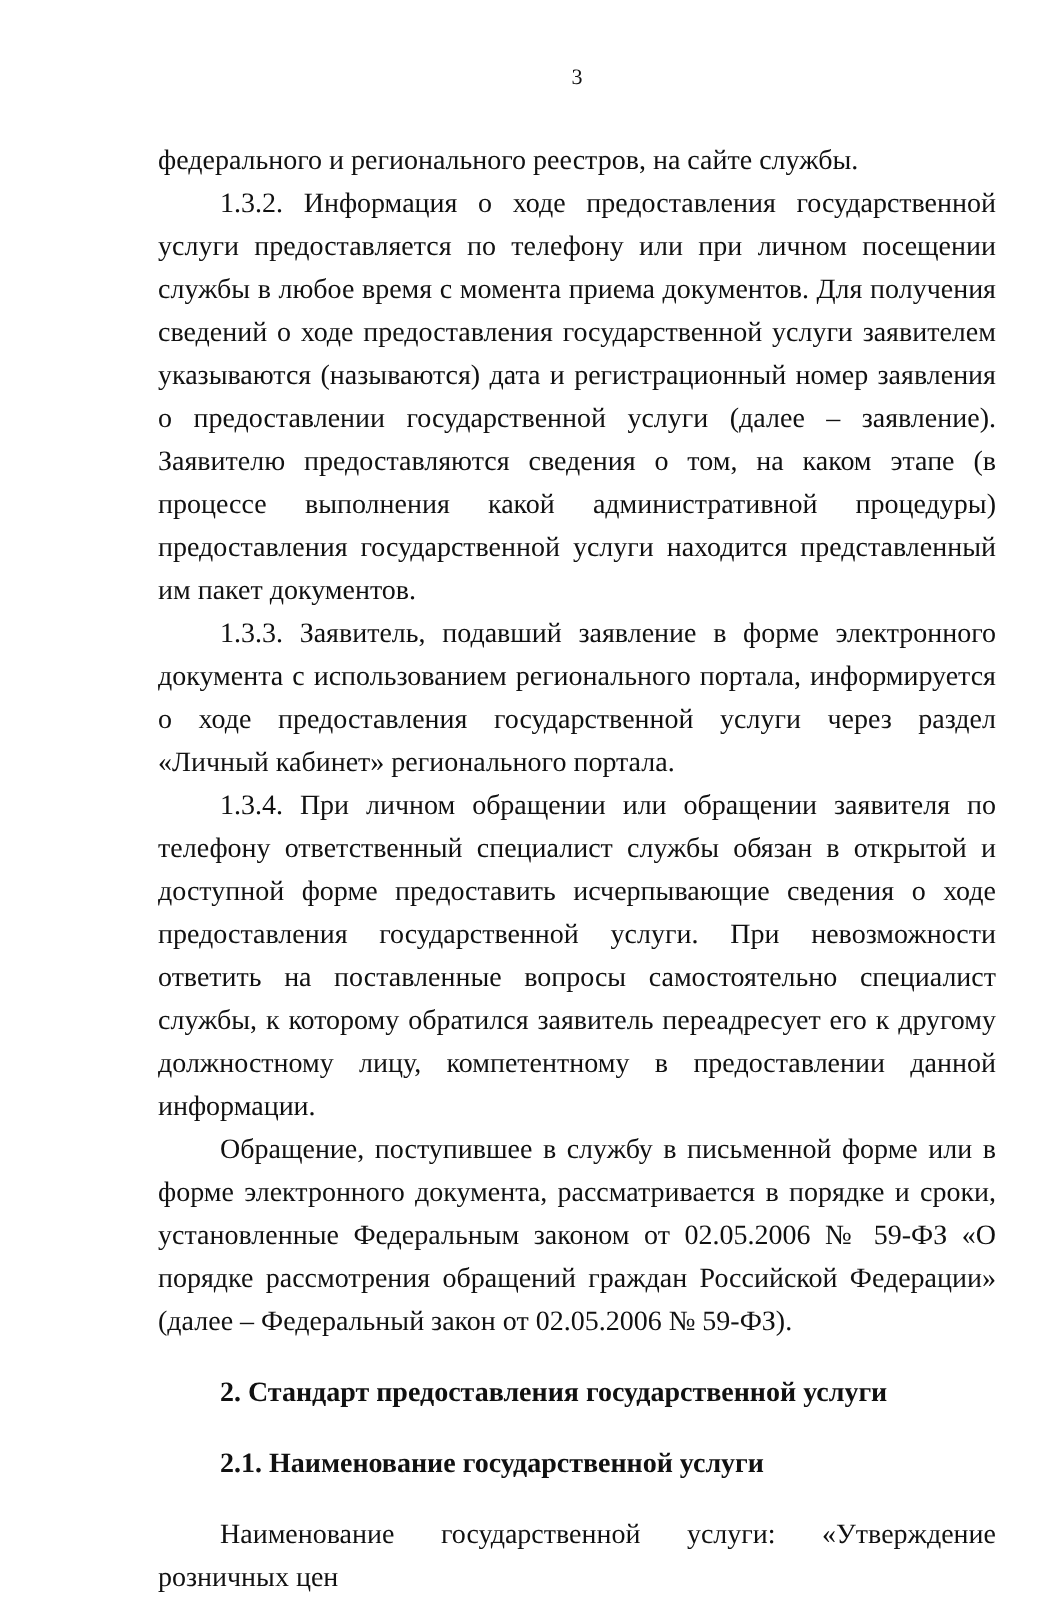3
федерального и регионального реестров, на сайте службы.
1.3.2. Информация о ходе предоставления государственной услуги предоставляется по телефону или при личном посещении службы в любое время с момента приема документов. Для получения сведений о ходе предоставления государственной услуги заявителем указываются (называются) дата и регистрационный номер заявления о предоставлении государственной услуги (далее – заявление). Заявителю предоставляются сведения о том, на каком этапе (в процессе выполнения какой административной процедуры) предоставления государственной услуги находится представленный им пакет документов.
1.3.3. Заявитель, подавший заявление в форме электронного документа с использованием регионального портала, информируется о ходе предоставления государственной услуги через раздел «Личный кабинет» регионального портала.
1.3.4. При личном обращении или обращении заявителя по телефону ответственный специалист службы обязан в открытой и доступной форме предоставить исчерпывающие сведения о ходе предоставления государственной услуги. При невозможности ответить на поставленные вопросы самостоятельно специалист службы, к которому обратился заявитель переадресует его к другому должностному лицу, компетентному в предоставлении данной информации.
Обращение, поступившее в службу в письменной форме или в форме электронного документа, рассматривается в порядке и сроки, установленные Федеральным законом от 02.05.2006 № 59-ФЗ «О порядке рассмотрения обращений граждан Российской Федерации» (далее – Федеральный закон от 02.05.2006 № 59-ФЗ).
2. Стандарт предоставления государственной услуги
2.1. Наименование государственной услуги
Наименование государственной услуги: «Утверждение розничных цен